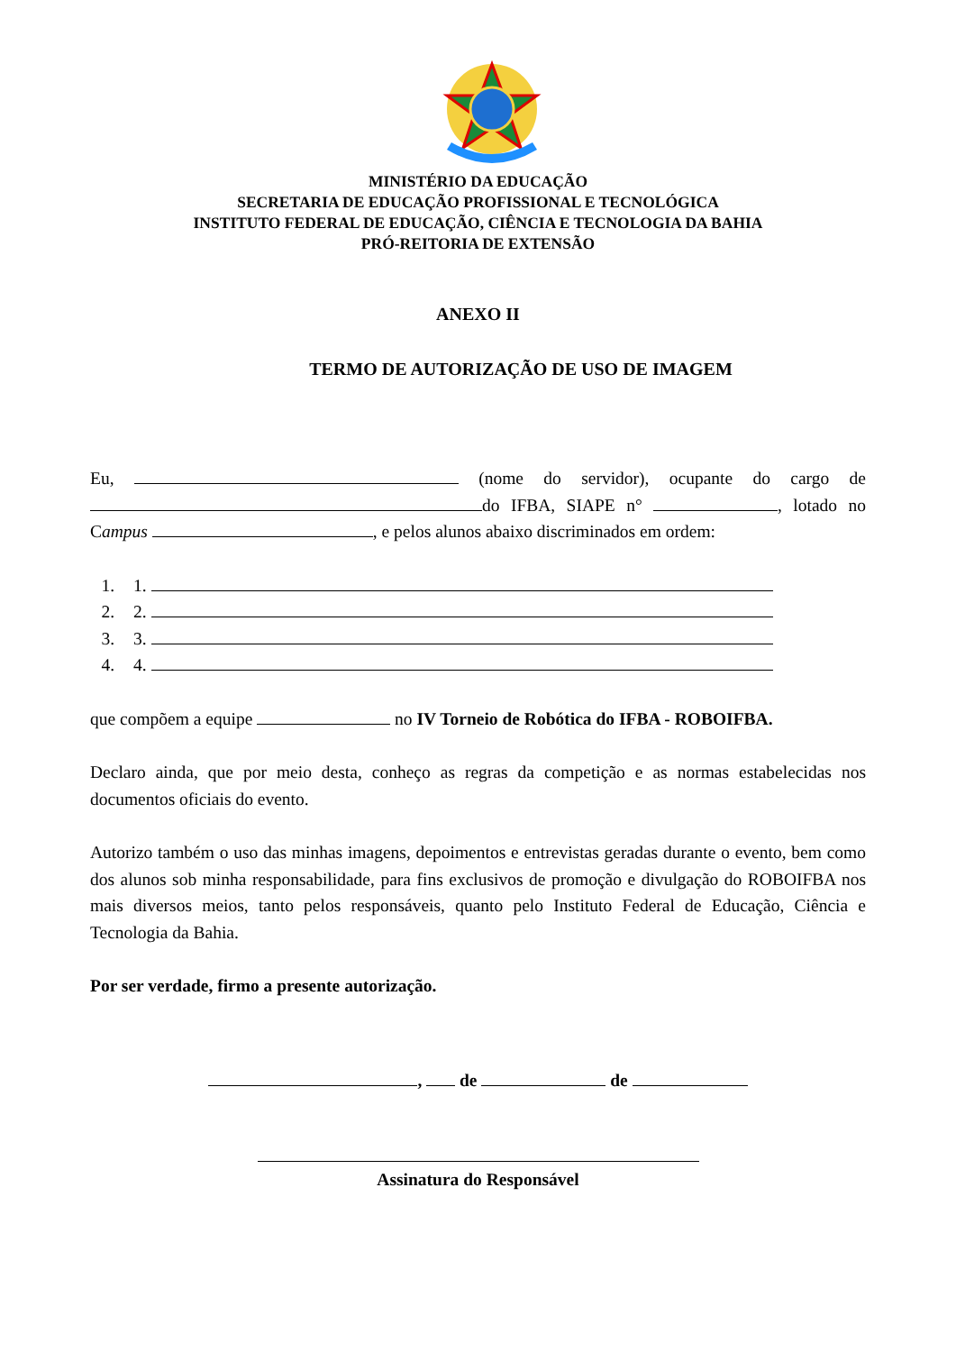MINISTÉRIO DA EDUCAÇÃO
SECRETARIA DE EDUCAÇÃO PROFISSIONAL E TECNOLÓGICA
INSTITUTO FEDERAL DE EDUCAÇÃO, CIÊNCIA E TECNOLOGIA DA BAHIA
PRÓ-REITORIA DE EXTENSÃO
ANEXO II
TERMO DE AUTORIZAÇÃO DE USO DE IMAGEM
Eu, (nome do servidor), ocupante do cargo de do IFBA, SIAPE n° , lotado no Campus , e pelos alunos abaixo discriminados em ordem:
1. 1.
2. 2.
3. 3.
4. 4.
que compõem a equipe no IV Torneio de Robótica do IFBA - ROBOIFBA.
Declaro ainda, que por meio desta, conheço as regras da competição e as normas estabelecidas nos documentos oficiais do evento.
Autorizo também o uso das minhas imagens, depoimentos e entrevistas geradas durante o evento, bem como dos alunos sob minha responsabilidade, para fins exclusivos de promoção e divulgação do ROBOIFBA nos mais diversos meios, tanto pelos responsáveis, quanto pelo Instituto Federal de Educação, Ciência e Tecnologia da Bahia.
Por ser verdade, firmo a presente autorização.
, de de
Assinatura do Responsável